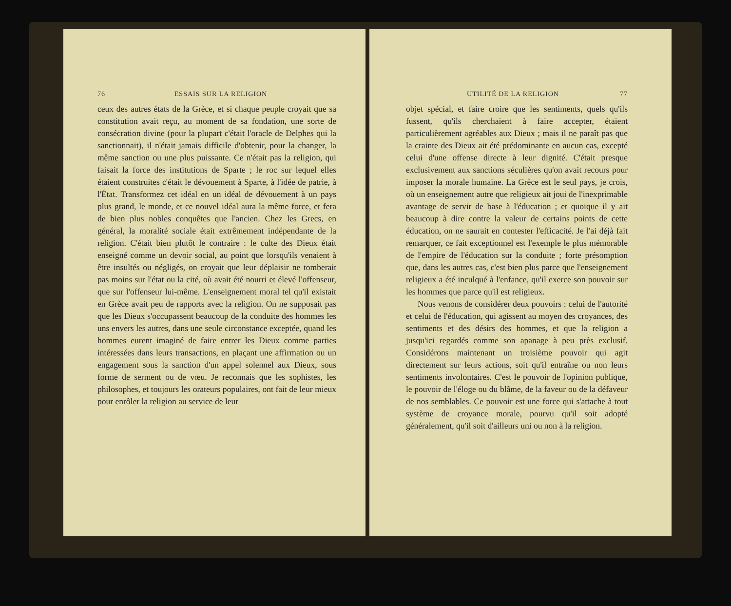76 ESSAIS SUR LA RELIGION
ceux des autres états de la Grèce, et si chaque peuple croyait que sa constitution avait reçu, au moment de sa fondation, une sorte de consécration divine (pour la plupart c'était l'oracle de Delphes qui la sanctionnait), il n'était jamais difficile d'obtenir, pour la changer, la même sanction ou une plus puissante. Ce n'était pas la religion, qui faisait la force des institutions de Sparte ; le roc sur lequel elles étaient construites c'était le dévouement à Sparte, à l'idée de patrie, à l'État. Transformez cet idéal en un idéal de dévouement à un pays plus grand, le monde, et ce nouvel idéal aura la même force, et fera de bien plus nobles conquêtes que l'ancien. Chez les Grecs, en général, la moralité sociale était extrêmement indépendante de la religion. C'était bien plutôt le contraire : le culte des Dieux était enseigné comme un devoir social, au point que lorsqu'ils venaient à être insultés ou négligés, on croyait que leur déplaisir ne tomberait pas moins sur l'état ou la cité, où avait été nourri et élevé l'offenseur, que sur l'offenseur lui-même. L'enseignement moral tel qu'il existait en Grèce avait peu de rapports avec la religion. On ne supposait pas que les Dieux s'occupassent beaucoup de la conduite des hommes les uns envers les autres, dans une seule circonstance exceptée, quand les hommes eurent imaginé de faire entrer les Dieux comme parties intéressées dans leurs transactions, en plaçant une affirmation ou un engagement sous la sanction d'un appel solennel aux Dieux, sous forme de serment ou de vœu. Je reconnais que les sophistes, les philosophes, et toujours les orateurs populaires, ont fait de leur mieux pour enrôler la religion au service de leur
UTILITÉ DE LA RELIGION 77
objet spécial, et faire croire que les sentiments, quels qu'ils fussent, qu'ils cherchaient à faire accepter, étaient particulièrement agréables aux Dieux ; mais il ne paraît pas que la crainte des Dieux ait été prédominante en aucun cas, excepté celui d'une offense directe à leur dignité. C'était presque exclusivement aux sanctions séculières qu'on avait recours pour imposer la morale humaine. La Grèce est le seul pays, je crois, où un enseignement autre que religieux ait joui de l'inexprimable avantage de servir de base à l'éducation ; et quoique il y ait beaucoup à dire contre la valeur de certains points de cette éducation, on ne saurait en contester l'efficacité. Je l'ai déjà fait remarquer, ce fait exceptionnel est l'exemple le plus mémorable de l'empire de l'éducation sur la conduite ; forte présomption que, dans les autres cas, c'est bien plus parce que l'enseignement religieux a été inculqué à l'enfance, qu'il exerce son pouvoir sur les hommes que parce qu'il est religieux.
Nous venons de considérer deux pouvoirs : celui de l'autorité et celui de l'éducation, qui agissent au moyen des croyances, des sentiments et des désirs des hommes, et que la religion a jusqu'ici regardés comme son apanage à peu près exclusif. Considérons maintenant un troisième pouvoir qui agit directement sur leurs actions, soit qu'il entraîne ou non leurs sentiments involontaires. C'est le pouvoir de l'opinion publique, le pouvoir de l'éloge ou du blâme, de la faveur ou de la défaveur de nos semblables. Ce pouvoir est une force qui s'attache à tout système de croyance morale, pourvu qu'il soit adopté généralement, qu'il soit d'ailleurs uni ou non à la religion.